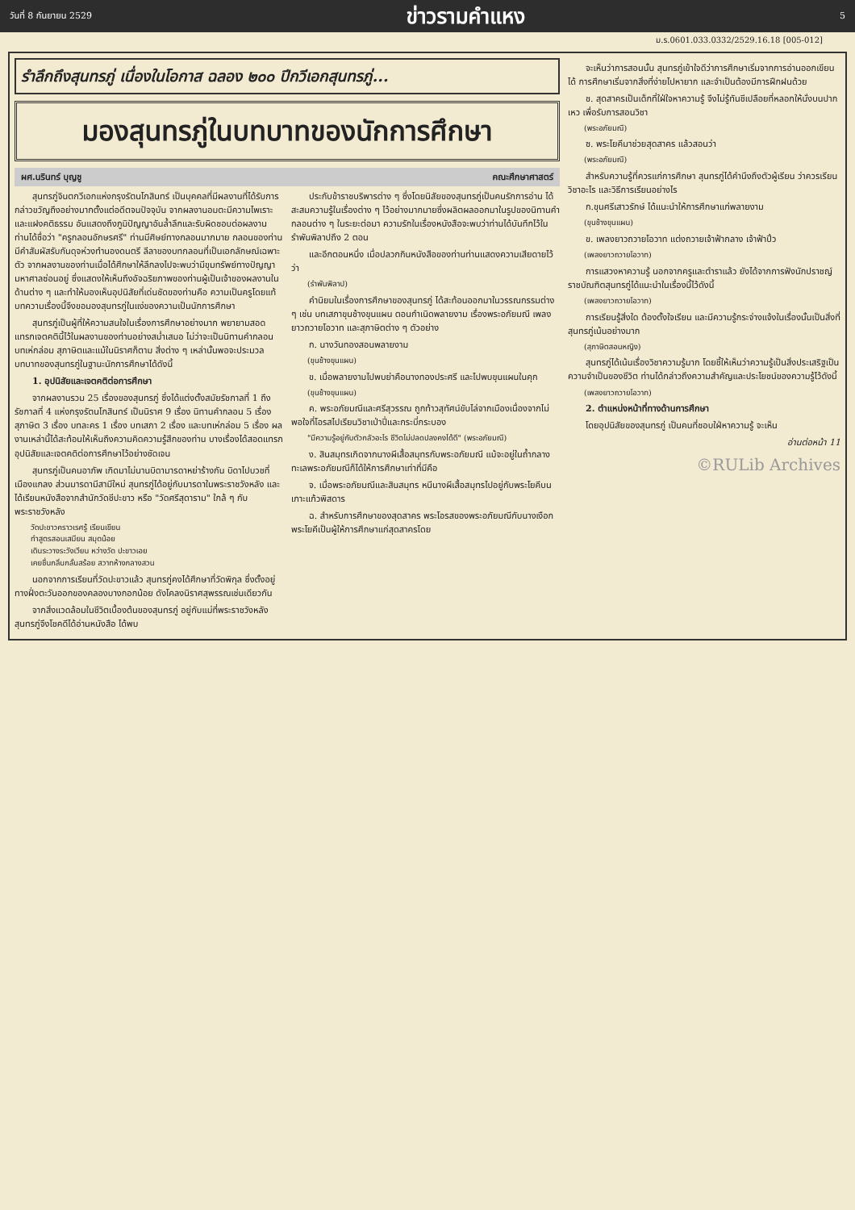วันที่ 8 กันยายน 2529 ข่าวรามคำแหง 5
ม.ร.0601.033.0332/2529.16.18 [005-012]
รำลึกถึงสุนทรภู่ เนื่องในโอกาส ฉลอง ๒๐๐ ปีกวีเอกสุนทรภู่...
มองสุนทรภู่ในบทบาทของนักการศึกษา
ผศ.นรินทร์ บุญชู คณะศึกษาศาสตร์
สุนทรภู่จินตกวีเอกแห่งกรุงรัตนโกสินทร์ เป็นบุคคลที่มีผลงานที่ได้รับการกล่าวขวัญถึงอย่างมากตั้งแต่อดีตจนปัจจุบัน จากผลงานอมตะมีความไพเราะและแฝงคติธรรม อันแสดงถึงภูมิปัญญาอันล้ำลึกและรับผิดชอบต่อผลงาน ท่านได้ชื่อว่า "ครูกลอนอักษรศรี" ท่านมีศิษย์ทางกลอนมากมาย กลอนของท่านมีคำสัมผัสรับกันดุจห่วงทำนองดนตรี ลีลาของบทกลอนที่เป็นเอกลักษณ์เฉพาะตัว จากผลงานของท่านเมื่อได้ศึกษาให้ลึกลงไปจะพบว่ามีขุมทรัพย์ทางปัญญามหาศาลซ่อนอยู่ ซึ่งแสดงให้เห็นถึงอัจฉริยภาพของท่านผู้เป็นเจ้าของผลงานในด้านต่าง ๆ และทำให้มองเห็นอุปนิสัยที่เด่นชัดของท่านคือ ความเป็นครูโดยแท้ บทความเรื่องนี้จึงขอมองสุนทรภู่ในแง่ของความเป็นนักการศึกษา
สุนทรภู่เป็นผู้ที่ให้ความสนใจในเรื่องการศึกษาอย่างมาก พยายามสอดแทรกเจตคตินี้ไว้ในผลงานของท่านอย่างสม่ำเสมอ ไม่ว่าจะเป็นนิทานคำกลอน บทเห่กล่อม สุภาษิตและแม้ในนิราศก็ตาม สิ่งต่าง ๆ เหล่านั้นพอจะประมวลบทบาทของสุนทรภู่ในฐานะนักการศึกษาได้ดังนี้
1. อุปนิสัยและเจตคติต่อการศึกษา
จากผลงานรวม 25 เรื่องของสุนทรภู่ ซึ่งได้แต่งตั้งสมัยรัชกาลที่ 1 ถึงรัชกาลที่ 4 แห่งกรุงรัตนโกสินทร์ เป็นนิราศ 9 เรื่อง นิทานคำกลอน 5 เรื่อง สุภาษิต 3 เรื่อง บทละคร 1 เรื่อง บทเสภา 2 เรื่อง และบทเห่กล่อม 5 เรื่อง ผลงานเหล่านี้ได้สะท้อนให้เห็นถึงความคิดความรู้สึกของท่าน บางเรื่องได้สอดแทรกอุปนิสัยและเจตคติต่อการศึกษาไว้อย่างชัดเจน
สุนทรภู่เป็นคนอาภัพ เกิดมาไม่นานบิดามารดาหย่าร้างกัน บิดาไปบวชที่เมืองแกลง ส่วนมารดามีสามีใหม่ สุนทรภู่ได้อยู่กับมารดาในพระราชวังหลัง และได้เรียนหนังสือจากสำนักวัดชีปะขาว หรือ "วัดศรีสุดาราม" ใกล้ ๆ กับพระราชวังหลัง
วัดปะขาวคราวเรศรู้ เรียนเขียน
ทำสูตรสอนเสมียน สมุดน้อย
เดินระวางระวังเวียน หว่างวัด ปะขาวเอย
เคยชื่นกลิ่นกลั่นสร้อย สวาทห้างกลางสวน
นอกจากการเรียนที่วัดปะขาวแล้ว สุนทรภู่คงได้ศึกษาที่วัดพิกุล ซึ่งตั้งอยู่ทางฝั่งตะวันออกของคลองบางกอกน้อย ดังโคลงนิราศสุพรรณเช่นเดียวกัน
จากสิ่งแวดล้อมในชีวิตเบื้องต้นของสุนทรภู่ อยู่กับแม่ที่พระราชวังหลัง สุนทรภู่จึงโชคดีได้อ่านหนังสือ ได้พบ
ประกับข้าราชบริพารต่าง ๆ ซึ่งโดยนิสัยของสุนทรภู่เป็นคนรักการอ่าน ได้สะสมความรู้ในเรื่องต่าง ๆ ไว้อย่างมากมายซึ่งผลิตผลออกมาในรูปของนิทานคำกลอนต่าง ๆ ในระยะต่อมา ความรักในเรื่องหนังสือจะพบว่าท่านได้บันทึกไว้ในรำพันพิลาปถึง 2 ตอน
และอีกตอนหนึ่ง เมื่อปลวกกินหนังสือของท่านท่านแสดงความเสียดายไว้ว่า
(รำพันพิลาป)
คำนิยมในเรื่องการศึกษาของสุนทรภู่ ได้สะท้อนออกมาในวรรณกรรมต่าง ๆ เช่น บทเสภาขุนช้างขุนแผน ตอนกำเนิดพลายงาม เรื่องพระอภัยมณี เพลงยาวถวายโอวาท และสุภาษิตต่าง ๆ ตัวอย่าง
ก. นางวันทองสอนพลายงาม
(ขุนช้างขุนแผน)
ข. เมื่อพลายงามไปพบย่าคือนางทองประศรี และไปพบขุนแผนในคุก
(ขุนช้างขุนแผน)
ค. พระอภัยมณีและศรีสุวรรณ ถูกท้าวสุทัศน์ขับไล่จากเมืองเนื่องจากไม่พอใจที่โอรสไปเรียนวิชาเป่าปี่และกระบี่กระบอง
"มีความรู้อยู่กับตัวกลัวอะไร ชีวิตไม่ปลดปลงคงได้ดี" (พระอภัยมณี)
ง. สินสมุทรเกิดจากนางผีเสื้อสมุทรกับพระอภัยมณี แม้จะอยู่ในถ้ำกลางทะเลพระอภัยมณีก็ได้ให้การศึกษาเท่าที่มีคือ
จ. เมื่อพระอภัยมณีและสินสมุทร หนีนางผีเสื้อสมุทรไปอยู่กับพระโยคีบนเกาะแก้วพิสดาร
ฉ. สำหรับการศึกษาของสุดสาคร พระโอรสของพระอภัยมณีกับนางเงือก พระโยคีเป็นผู้ให้การศึกษาแก่สุดสาครโดย
จะเห็นว่าการสอนนั้น สุนทรภู่เข้าใจดีว่าการศึกษาเริ่มจากการอ่านออกเขียนได้ การศึกษาเริ่มจากสิ่งที่ง่ายไปหายาก และจำเป็นต้องมีการฝึกฝนด้วย
ช. สุดสาครเป็นเด็กที่ใฝ่ใจหาความรู้ จึงไม่รู้ทันชีเปลือยที่หลอกให้นั่งบนปากเหว เพื่อรับการสอนวิชา
(พระอภัยมณี)
ซ. พระโยคีมาช่วยสุดสาคร แล้วสอนว่า
(พระอภัยมณี)
สำหรับความรู้ที่ควรแก่การศึกษา สุนทรภู่ได้คำนึงถึงตัวผู้เรียน ว่าควรเรียนวิชาอะไร และวิธีการเรียนอย่างไร
ก.ขุนศรีเสาวรักษ์ ได้แนะนำให้การศึกษาแก่พลายงาม
(ขุนช้างขุนแผน)
ข. เพลงยาวถวายโอวาท แต่งถวายเจ้าฟ้ากลาง เจ้าฟ้าปิ๋ว
(เพลงยาวถวายโอวาท)
การแสวงหาความรู้ นอกจากครูและตำราแล้ว ยังได้จากการฟังนักปราชญ์ราชบัณฑิตสุนทรภู่ได้แนะนำในเรื่องนี้ไว้ดังนี้
(เพลงยาวถวายโอวาท)
การเรียนรู้สิ่งใด ต้องตั้งใจเรียน และมีความรู้กระจ่างแจ้งในเรื่องนั้นเป็นสิ่งที่สุนทรภู่เน้นอย่างมาก
(สุภาษิตสอนหญิง)
สุนทรภู่ได้เน้นเรื่องวิชาความรู้มาก โดยชี้ให้เห็นว่าความรู้เป็นสิ่งประเสริฐเป็นความจำเป็นของชีวิต ท่านได้กล่าวถึงความสำคัญและประโยชน์ของความรู้ไว้ดังนี้
(เพลงยาวถวายโอวาท)
2. ตำแหน่งหน้าที่ทางด้านการศึกษา
โดยอุปนิสัยของสุนทรภู่ เป็นคนที่ชอบใฝ่หาความรู้ จะเห็น
อ่านต่อหน้า 11
©RULib Archives